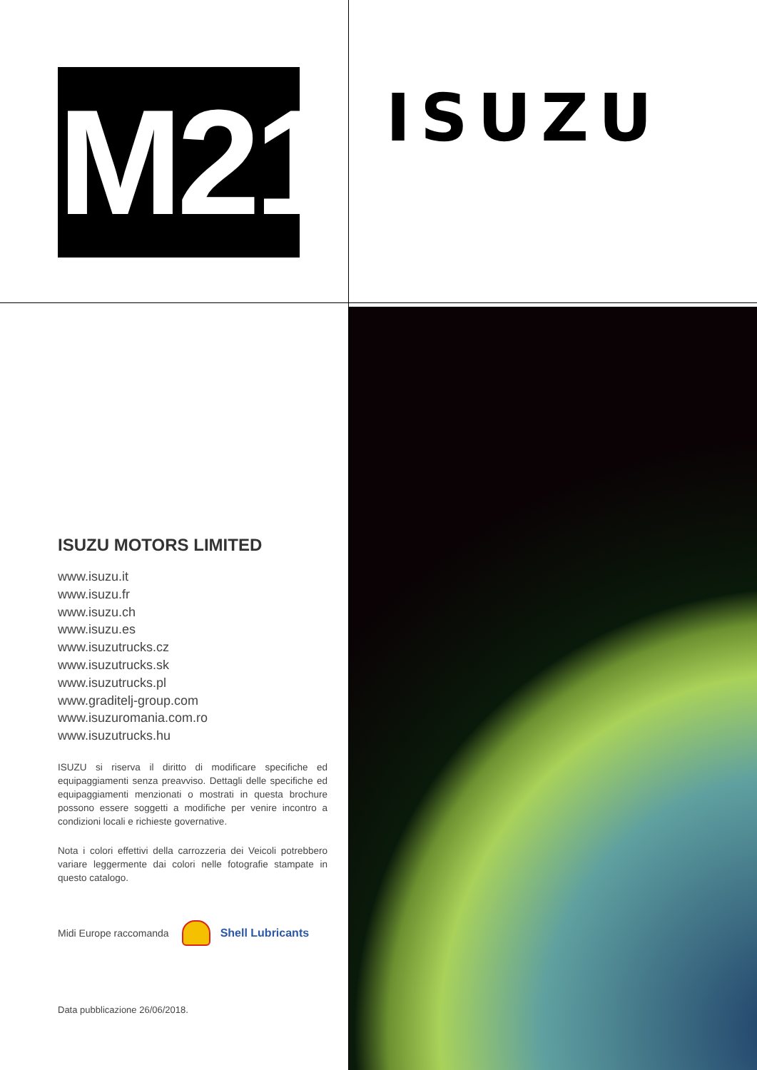M21
ISUZU
ISUZU MOTORS LIMITED
www.isuzu.it
www.isuzu.fr
www.isuzu.ch
www.isuzu.es
www.isuzutrucks.cz
www.isuzutrucks.sk
www.isuzutrucks.pl
www.graditelj-group.com
www.isuzuromania.com.ro
www.isuzutrucks.hu
ISUZU si riserva il diritto di modificare specifiche ed equipaggiamenti senza preavviso. Dettagli delle specifiche ed equipaggiamenti menzionati o mostrati in questa brochure possono essere soggetti a modifiche per venire incontro a condizioni locali e richieste governative.
Nota i colori effettivi della carrozzeria dei Veicoli potrebbero variare leggermente dai colori nelle fotografie stampate in questo catalogo.
Midi Europe raccomanda Shell Lubricants
Data pubblicazione 26/06/2018.